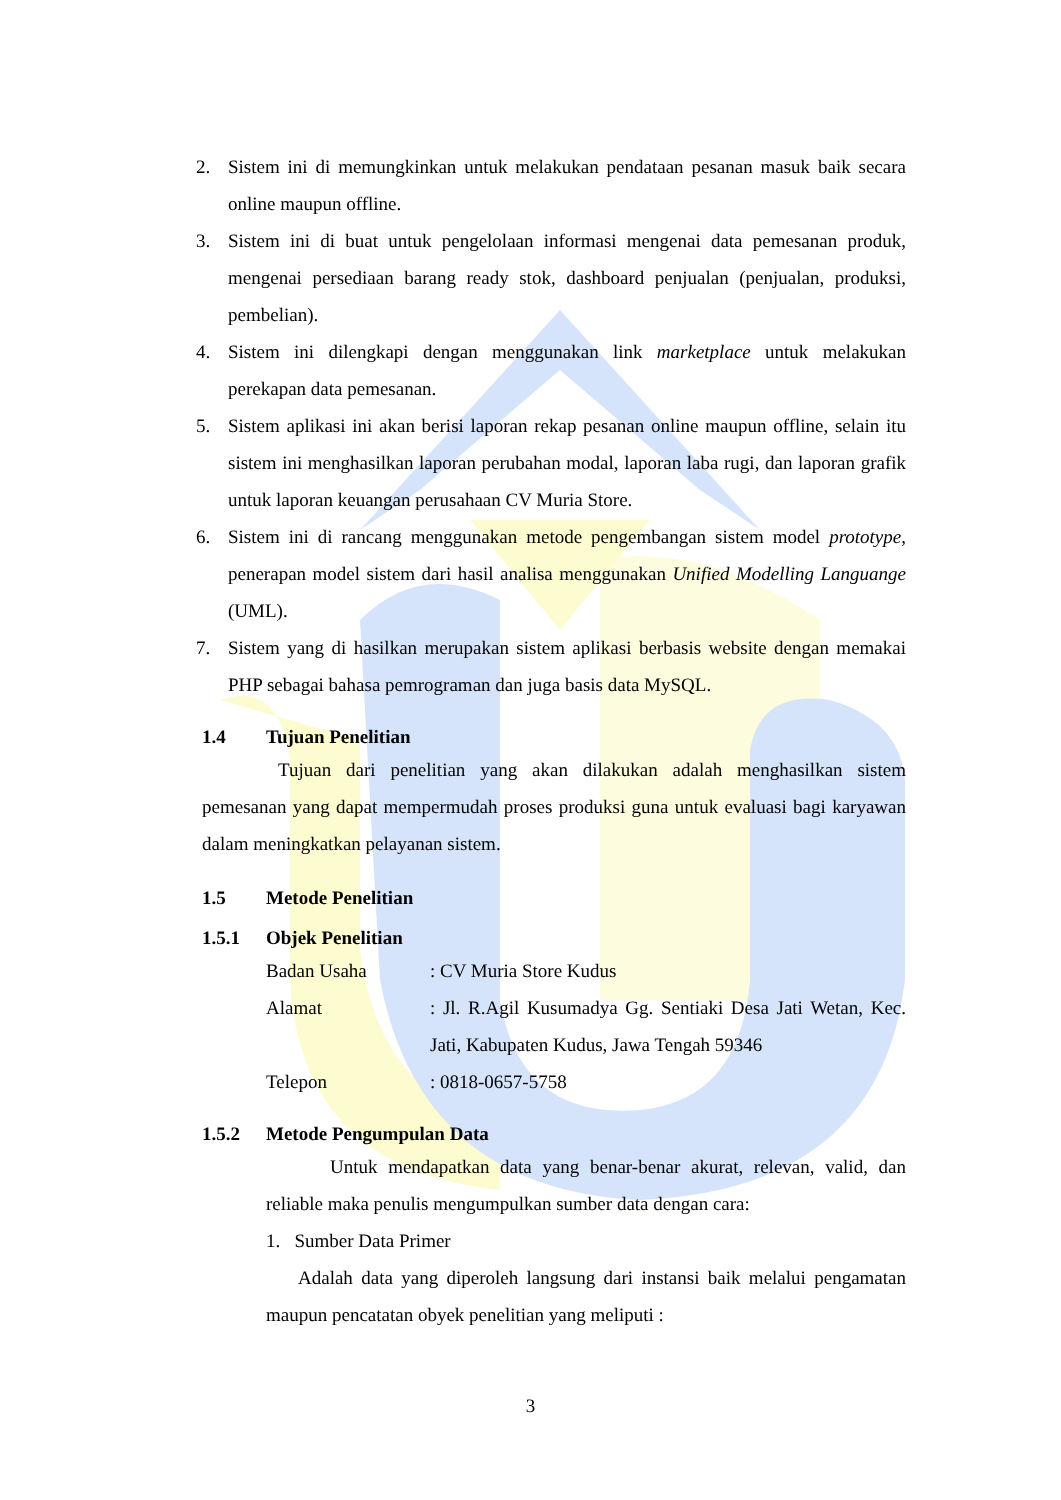2. Sistem ini di memungkinkan untuk melakukan pendataan pesanan masuk baik secara online maupun offline.
3. Sistem ini di buat untuk pengelolaan informasi mengenai data pemesanan produk, mengenai persediaan barang ready stok, dashboard penjualan (penjualan, produksi, pembelian).
4. Sistem ini dilengkapi dengan menggunakan link marketplace untuk melakukan perekapan data pemesanan.
5. Sistem aplikasi ini akan berisi laporan rekap pesanan online maupun offline, selain itu sistem ini menghasilkan laporan perubahan modal, laporan laba rugi, dan laporan grafik untuk laporan keuangan perusahaan CV Muria Store.
6. Sistem ini di rancang menggunakan metode pengembangan sistem model prototype, penerapan model sistem dari hasil analisa menggunakan Unified Modelling Languange (UML).
7. Sistem yang di hasilkan merupakan sistem aplikasi berbasis website dengan memakai PHP sebagai bahasa pemrograman dan juga basis data MySQL.
1.4 Tujuan Penelitian
Tujuan dari penelitian yang akan dilakukan adalah menghasilkan sistem pemesanan yang dapat mempermudah proses produksi guna untuk evaluasi bagi karyawan dalam meningkatkan pelayanan sistem.
1.5 Metode Penelitian
1.5.1 Objek Penelitian
Badan Usaha: CV Muria Store Kudus
Alamat: Jl. R.Agil Kusumadya Gg. Sentiaki Desa Jati Wetan, Kec. Jati, Kabupaten Kudus, Jawa Tengah 59346
Telepon: 0818-0657-5758
1.5.2 Metode Pengumpulan Data
Untuk mendapatkan data yang benar-benar akurat, relevan, valid, dan reliable maka penulis mengumpulkan sumber data dengan cara:
1. Sumber Data Primer
Adalah data yang diperoleh langsung dari instansi baik melalui pengamatan maupun pencatatan obyek penelitian yang meliputi :
3